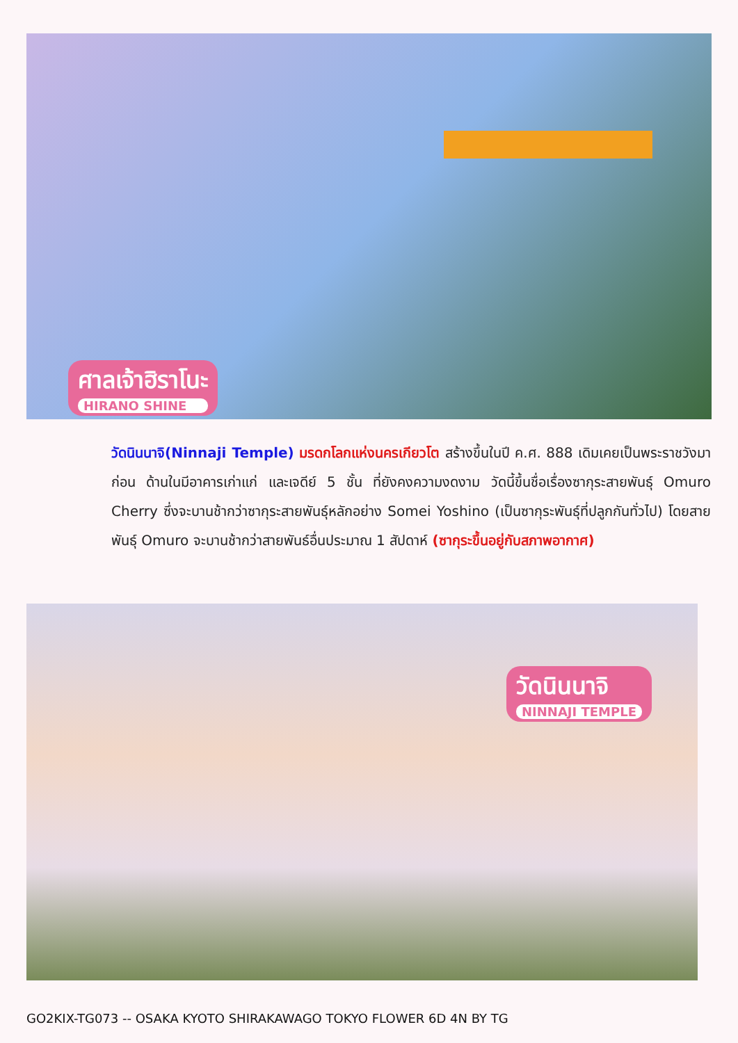ศาลเจ้าฮิราโนะ
HIRANO SHINE
วัดนินนาจิ(Ninnaji Temple) มรดกโลกแห่งนครเกียวโต สร้างขึ้นในปี ค.ศ. 888 เดิมเคยเป็นพระราชวังมาก่อน ด้านในมีอาคารเก่าแก่ และเจดีย์ 5 ชั้น ที่ยังคงความงดงาม วัดนี้ขึ้นชื่อเรื่องซากุระสายพันธุ์ Omuro Cherry ซึ่งจะบานช้ากว่าซากุระสายพันธุ์หลักอย่าง Somei Yoshino (เป็นซากุระพันธุ์ที่ปลูกกันทั่วไป) โดยสายพันธุ์ Omuro จะบานช้ากว่าสายพันธ์อื่นประมาณ 1 สัปดาห์ (ซากุระขึ้นอยู่กับสภาพอากาศ)
วัดนินนาจิ
NINNAJI TEMPLE
GO2KIX-TG073 -- OSAKA KYOTO SHIRAKAWAGO TOKYO FLOWER 6D 4N BY TG